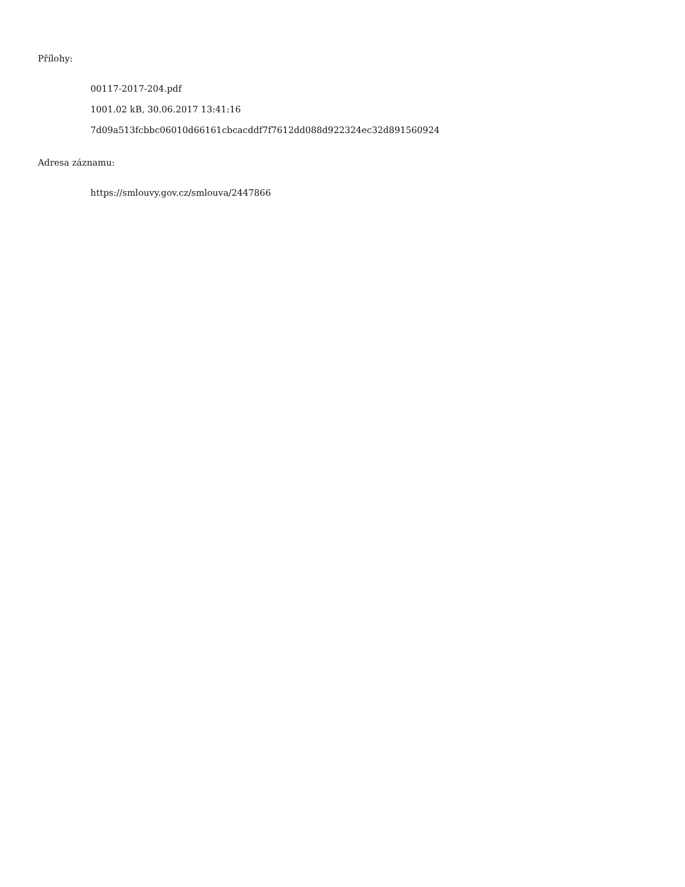Přílohy:
00117-2017-204.pdf
1001.02 kB, 30.06.2017 13:41:16
7d09a513fcbbc06010d66161cbcacddf7f7612dd088d922324ec32d891560924
Adresa záznamu:
https://smlouvy.gov.cz/smlouva/2447866